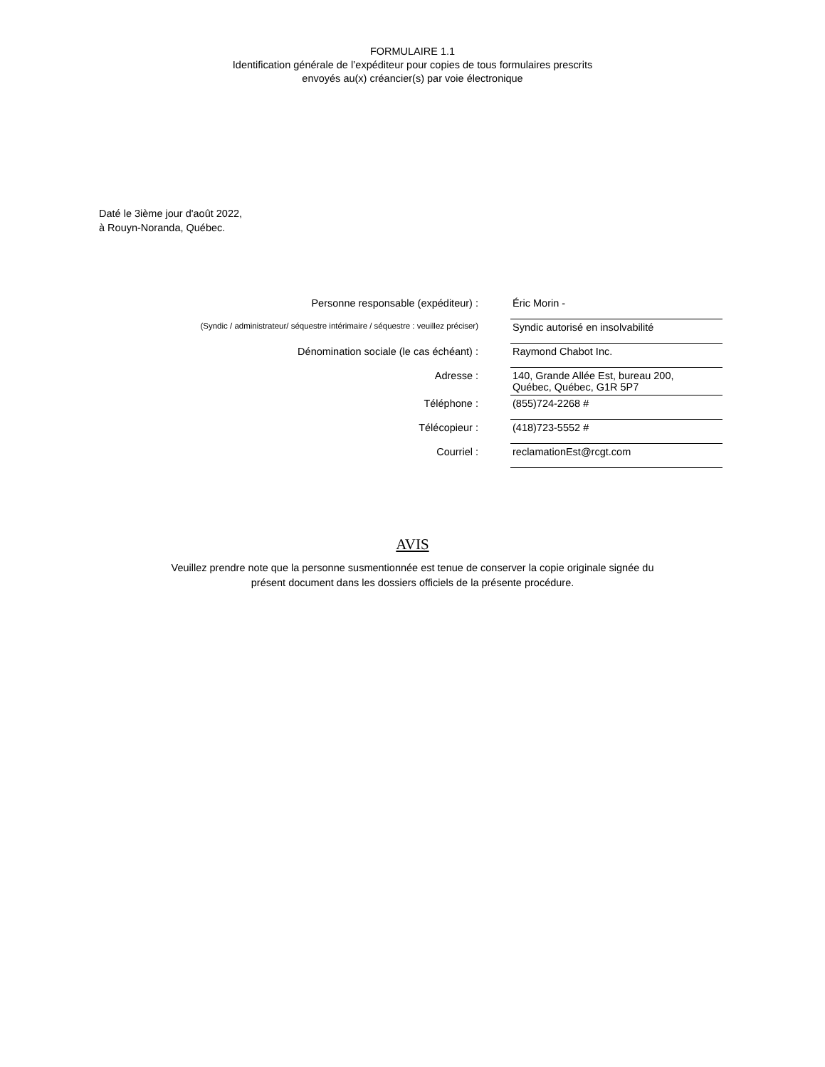FORMULAIRE 1.1
Identification générale de l’expéditeur pour copies de tous formulaires prescrits
envoyés au(x) créancier(s) par voie électronique
Daté le 3ième jour d'août 2022,
à Rouyn-Noranda, Québec.
| Personne responsable (expéditeur) : | Éric Morin - |
| (Syndic / administrateur/ séquestre intérimaire / séquestre : veuillez préciser) | Syndic autorisé en insolvabilité |
| Dénomination sociale (le cas échéant) : | Raymond Chabot Inc. |
| Adresse : | 140, Grande Allée Est, bureau 200, Québec, Québec, G1R 5P7 |
| Téléphone : | (855)724-2268 # |
| Télécopieur : | (418)723-5552 # |
| Courriel : | reclamationEst@rcgt.com |
AVIS
Veuillez prendre note que la personne susmentionnée est tenue de conserver la copie originale signée du
présent document dans les dossiers officiels de la présente procédure.